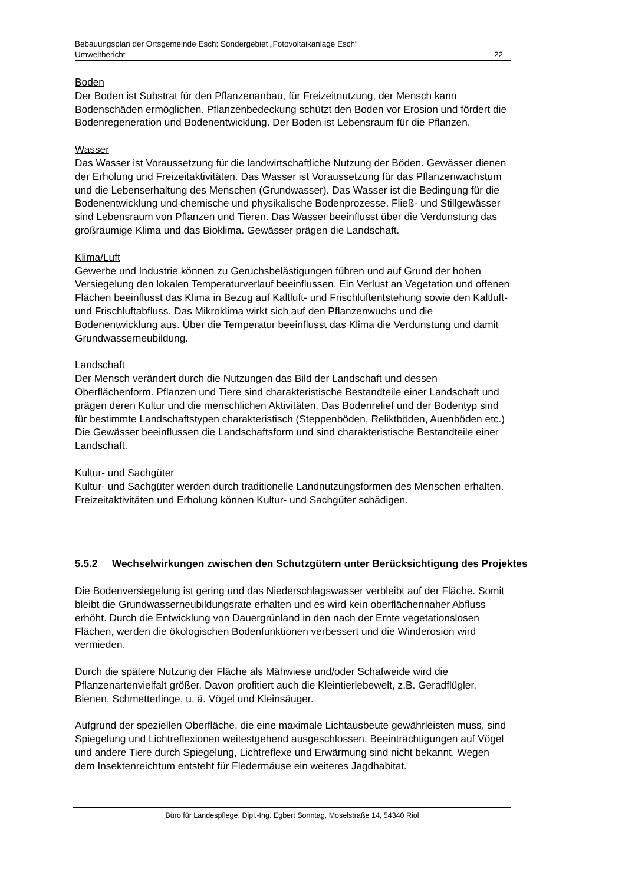Bebauungsplan der Ortsgemeinde Esch: Sondergebiet „Fotovoltaikanlage Esch“
Umweltbericht 22
Boden
Der Boden ist Substrat für den Pflanzenanbau, für Freizeitnutzung, der Mensch kann Bodenschäden ermöglichen. Pflanzenbedeckung schützt den Boden vor Erosion und fördert die Bodenregeneration und Bodenentwicklung. Der Boden ist Lebensraum für die Pflanzen.
Wasser
Das Wasser ist Voraussetzung für die landwirtschaftliche Nutzung der Böden. Gewässer dienen der Erholung und Freizeitaktivitäten. Das Wasser ist Voraussetzung für das Pflanzenwachstum und die Lebenserhaltung des Menschen (Grundwasser). Das Wasser ist die Bedingung für die Bodenentwicklung und chemische und physikalische Bodenprozesse. Fließ- und Stillgewässer sind Lebensraum von Pflanzen und Tieren. Das Wasser beeinflusst über die Verdunstung das großräumige Klima und das Bioklima. Gewässer prägen die Landschaft.
Klima/Luft
Gewerbe und Industrie können zu Geruchsbelästigungen führen und auf Grund der hohen Versiegelung den lokalen Temperaturverlauf beeinflussen. Ein Verlust an Vegetation und offenen Flächen beeinflusst das Klima in Bezug auf Kaltluft- und Frischluftentstehung sowie den Kaltluft- und Frischluftabfluss. Das Mikroklima wirkt sich auf den Pflanzenwuchs und die Bodenentwicklung aus. Über die Temperatur beeinflusst das Klima die Verdunstung und damit Grundwasserneubildung.
Landschaft
Der Mensch verändert durch die Nutzungen das Bild der Landschaft und dessen Oberflächenform. Pflanzen und Tiere sind charakteristische Bestandteile einer Landschaft und prägen deren Kultur und die menschlichen Aktivitäten. Das Bodenrelief und der Bodentyp sind für bestimmte Landschaftstypen charakteristisch (Steppenböden, Reliktböden, Auenböden etc.) Die Gewässer beeinflussen die Landschaftsform und sind charakteristische Bestandteile einer Landschaft.
Kultur- und Sachgüter
Kultur- und Sachgüter werden durch traditionelle Landnutzungsformen des Menschen erhalten. Freizeitaktivitäten und Erholung können Kultur- und Sachgüter schädigen.
5.5.2 Wechselwirkungen zwischen den Schutzgütern unter Berücksichtigung des Projektes
Die Bodenversiegelung ist gering und das Niederschlagswasser verbleibt auf der Fläche. Somit bleibt die Grundwasserneubildungsrate erhalten und es wird kein oberflächennaher Abfluss erhöht. Durch die Entwicklung von Dauergrünland in den nach der Ernte vegetationslosen Flächen, werden die ökologischen Bodenfunktionen verbessert und die Winderosion wird vermieden.
Durch die spätere Nutzung der Fläche als Mähwiese und/oder Schafweide wird die Pflanzenartenvielfalt größer. Davon profitiert auch die Kleintierlebewelt, z.B. Geradflügler, Bienen, Schmetterlinge, u. ä. Vögel und Kleinsäuger.
Aufgrund der speziellen Oberfläche, die eine maximale Lichtausbeute gewährleisten muss, sind Spiegelung und Lichtreflexionen weitestgehend ausgeschlossen. Beeinträchtigungen auf Vögel und andere Tiere durch Spiegelung, Lichtreflexe und Erwärmung sind nicht bekannt. Wegen dem Insektenreichtum entsteht für Fledermäuse ein weiteres Jagdhabitat.
Büro für Landespflege, Dipl.-Ing. Egbert Sonntag, Moselstraße 14, 54340 Riol